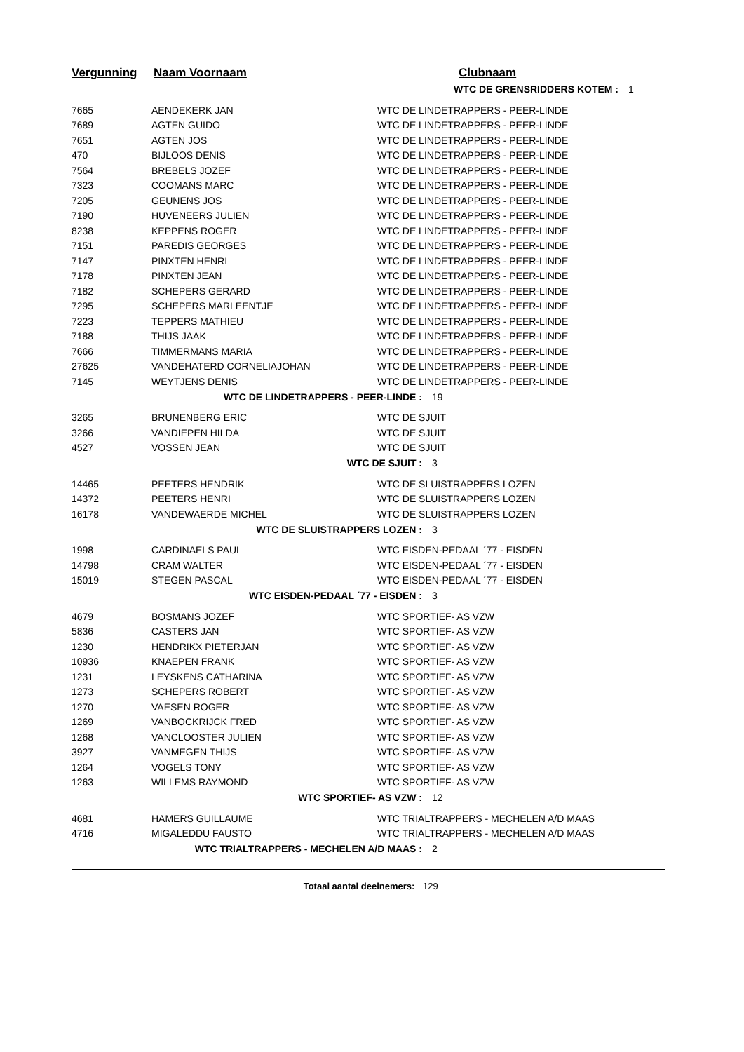Vergunning Naam Voornaam Clubnaam
| WTC DE GRENSRIDDERS KOTEM : 1 | | |
| 7665 | AENDEKERK JAN | WTC DE LINDETRAPPERS - PEER-LINDE |
| 7689 | AGTEN GUIDO | WTC DE LINDETRAPPERS - PEER-LINDE |
| 7651 | AGTEN JOS | WTC DE LINDETRAPPERS - PEER-LINDE |
| 470 | BIJLOOS DENIS | WTC DE LINDETRAPPERS - PEER-LINDE |
| 7564 | BREBELS JOZEF | WTC DE LINDETRAPPERS - PEER-LINDE |
| 7323 | COOMANS MARC | WTC DE LINDETRAPPERS - PEER-LINDE |
| 7205 | GEUNENS JOS | WTC DE LINDETRAPPERS - PEER-LINDE |
| 7190 | HUVENEERS JULIEN | WTC DE LINDETRAPPERS - PEER-LINDE |
| 8238 | KEPPENS ROGER | WTC DE LINDETRAPPERS - PEER-LINDE |
| 7151 | PAREDIS GEORGES | WTC DE LINDETRAPPERS - PEER-LINDE |
| 7147 | PINXTEN HENRI | WTC DE LINDETRAPPERS - PEER-LINDE |
| 7178 | PINXTEN JEAN | WTC DE LINDETRAPPERS - PEER-LINDE |
| 7182 | SCHEPERS GERARD | WTC DE LINDETRAPPERS - PEER-LINDE |
| 7295 | SCHEPERS MARLEENTJE | WTC DE LINDETRAPPERS - PEER-LINDE |
| 7223 | TEPPERS MATHIEU | WTC DE LINDETRAPPERS - PEER-LINDE |
| 7188 | THIJS JAAK | WTC DE LINDETRAPPERS - PEER-LINDE |
| 7666 | TIMMERMANS MARIA | WTC DE LINDETRAPPERS - PEER-LINDE |
| 27625 | VANDEHATERD CORNELIAJOHAN | WTC DE LINDETRAPPERS - PEER-LINDE |
| 7145 | WEYTJENS DENIS | WTC DE LINDETRAPPERS - PEER-LINDE |
| WTC DE LINDETRAPPERS - PEER-LINDE : 19 | | |
| 3265 | BRUNENBERG ERIC | WTC DE SJUIT |
| 3266 | VANDIEPEN HILDA | WTC DE SJUIT |
| 4527 | VOSSEN JEAN | WTC DE SJUIT |
| WTC DE SJUIT : 3 | | |
| 14465 | PEETERS HENDRIK | WTC DE SLUISTRAPPERS LOZEN |
| 14372 | PEETERS HENRI | WTC DE SLUISTRAPPERS LOZEN |
| 16178 | VANDEWAERDE MICHEL | WTC DE SLUISTRAPPERS LOZEN |
| WTC DE SLUISTRAPPERS LOZEN : 3 | | |
| 1998 | CARDINAELS PAUL | WTC EISDEN-PEDAAL ´77 - EISDEN |
| 14798 | CRAM WALTER | WTC EISDEN-PEDAAL ´77 - EISDEN |
| 15019 | STEGEN PASCAL | WTC EISDEN-PEDAAL ´77 - EISDEN |
| WTC EISDEN-PEDAAL ´77 - EISDEN : 3 | | |
| 4679 | BOSMANS JOZEF | WTC SPORTIEF- AS VZW |
| 5836 | CASTERS JAN | WTC SPORTIEF- AS VZW |
| 1230 | HENDRIKX PIETERJAN | WTC SPORTIEF- AS VZW |
| 10936 | KNAEPEN FRANK | WTC SPORTIEF- AS VZW |
| 1231 | LEYSKENS CATHARINA | WTC SPORTIEF- AS VZW |
| 1273 | SCHEPERS ROBERT | WTC SPORTIEF- AS VZW |
| 1270 | VAESEN ROGER | WTC SPORTIEF- AS VZW |
| 1269 | VANBOCKRIJCK FRED | WTC SPORTIEF- AS VZW |
| 1268 | VANCLOOSTER JULIEN | WTC SPORTIEF- AS VZW |
| 3927 | VANMEGEN THIJS | WTC SPORTIEF- AS VZW |
| 1264 | VOGELS TONY | WTC SPORTIEF- AS VZW |
| 1263 | WILLEMS RAYMOND | WTC SPORTIEF- AS VZW |
| WTC SPORTIEF- AS VZW : 12 | | |
| 4681 | HAMERS GUILLAUME | WTC TRIALTRAPPERS - MECHELEN A/D MAAS |
| 4716 | MIGALEDDU FAUSTO | WTC TRIALTRAPPERS - MECHELEN A/D MAAS |
| WTC TRIALTRAPPERS - MECHELEN A/D MAAS : 2 | | |
Totaal aantal deelnemers: 129